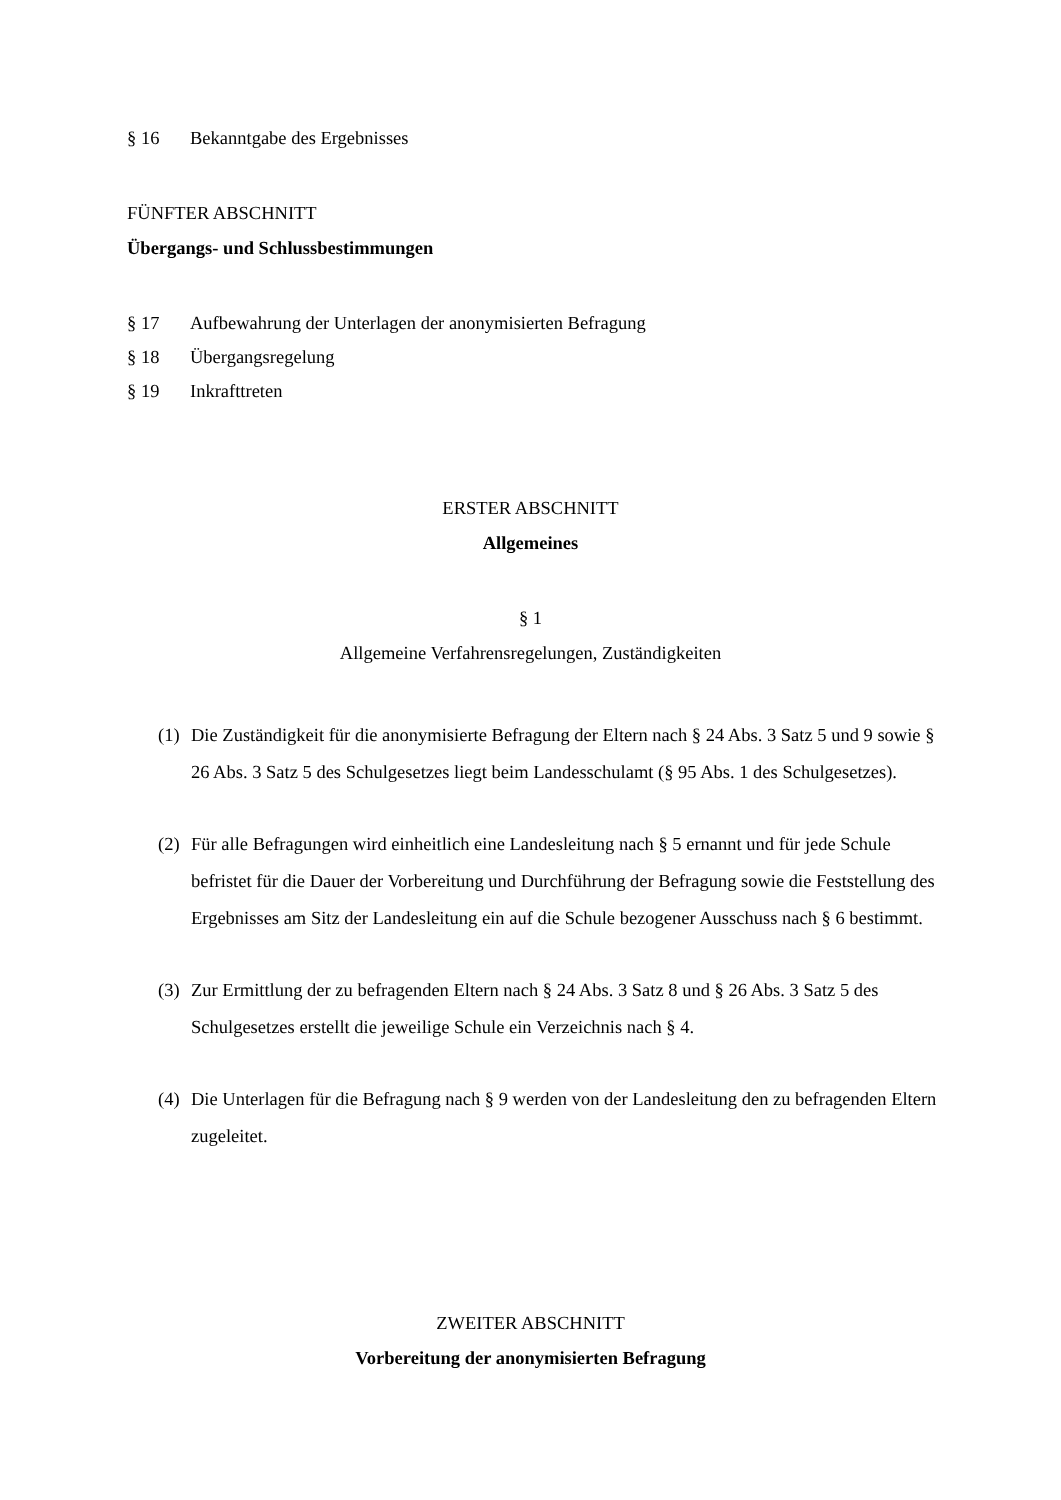§ 16 Bekanntgabe des Ergebnisses
FÜNFTER ABSCHNITT
Übergangs- und Schlussbestimmungen
§ 17 Aufbewahrung der Unterlagen der anonymisierten Befragung
§ 18 Übergangsregelung
§ 19 Inkrafttreten
ERSTER ABSCHNITT
Allgemeines
§ 1
Allgemeine Verfahrensregelungen, Zuständigkeiten
(1) Die Zuständigkeit für die anonymisierte Befragung der Eltern nach § 24 Abs. 3 Satz 5 und 9 sowie § 26 Abs. 3 Satz 5 des Schulgesetzes liegt beim Landesschulamt (§ 95 Abs. 1 des Schulgesetzes).
(2) Für alle Befragungen wird einheitlich eine Landesleitung nach § 5 ernannt und für jede Schule befristet für die Dauer der Vorbereitung und Durchführung der Befragung sowie die Feststellung des Ergebnisses am Sitz der Landesleitung ein auf die Schule bezogener Ausschuss nach § 6 bestimmt.
(3) Zur Ermittlung der zu befragenden Eltern nach § 24 Abs. 3 Satz 8 und § 26 Abs. 3 Satz 5 des Schulgesetzes erstellt die jeweilige Schule ein Verzeichnis nach § 4.
(4) Die Unterlagen für die Befragung nach § 9 werden von der Landesleitung den zu befragenden Eltern zugeleitet.
ZWEITER ABSCHNITT
Vorbereitung der anonymisierten Befragung